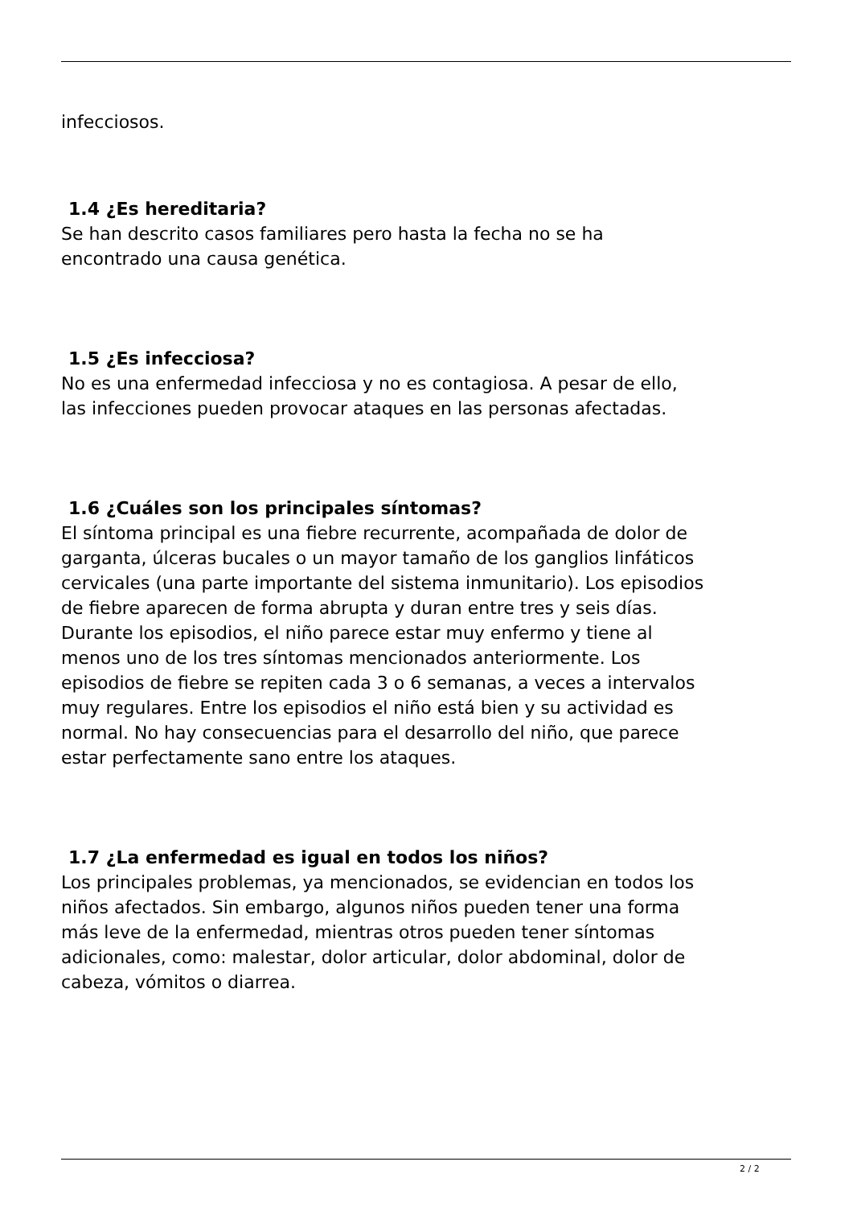infecciosos.
1.4 ¿Es hereditaria?
Se han descrito casos familiares pero hasta la fecha no se ha
encontrado una causa genética.
1.5 ¿Es infecciosa?
No es una enfermedad infecciosa y no es contagiosa. A pesar de ello,
las infecciones pueden provocar ataques en las personas afectadas.
1.6 ¿Cuáles son los principales síntomas?
El síntoma principal es una fiebre recurrente, acompañada de dolor de
garganta, úlceras bucales o un mayor tamaño de los ganglios linfáticos
cervicales (una parte importante del sistema inmunitario). Los episodios
de fiebre aparecen de forma abrupta y duran entre tres y seis días.
Durante los episodios, el niño parece estar muy enfermo y tiene al
menos uno de los tres síntomas mencionados anteriormente. Los
episodios de fiebre se repiten cada 3 o 6 semanas, a veces a intervalos
muy regulares. Entre los episodios el niño está bien y su actividad es
normal. No hay consecuencias para el desarrollo del niño, que parece
estar perfectamente sano entre los ataques.
1.7 ¿La enfermedad es igual en todos los niños?
Los principales problemas, ya mencionados, se evidencian en todos los
niños afectados. Sin embargo, algunos niños pueden tener una forma
más leve de la enfermedad, mientras otros pueden tener síntomas
adicionales, como: malestar, dolor articular, dolor abdominal, dolor de
cabeza, vómitos o diarrea.
2 / 2